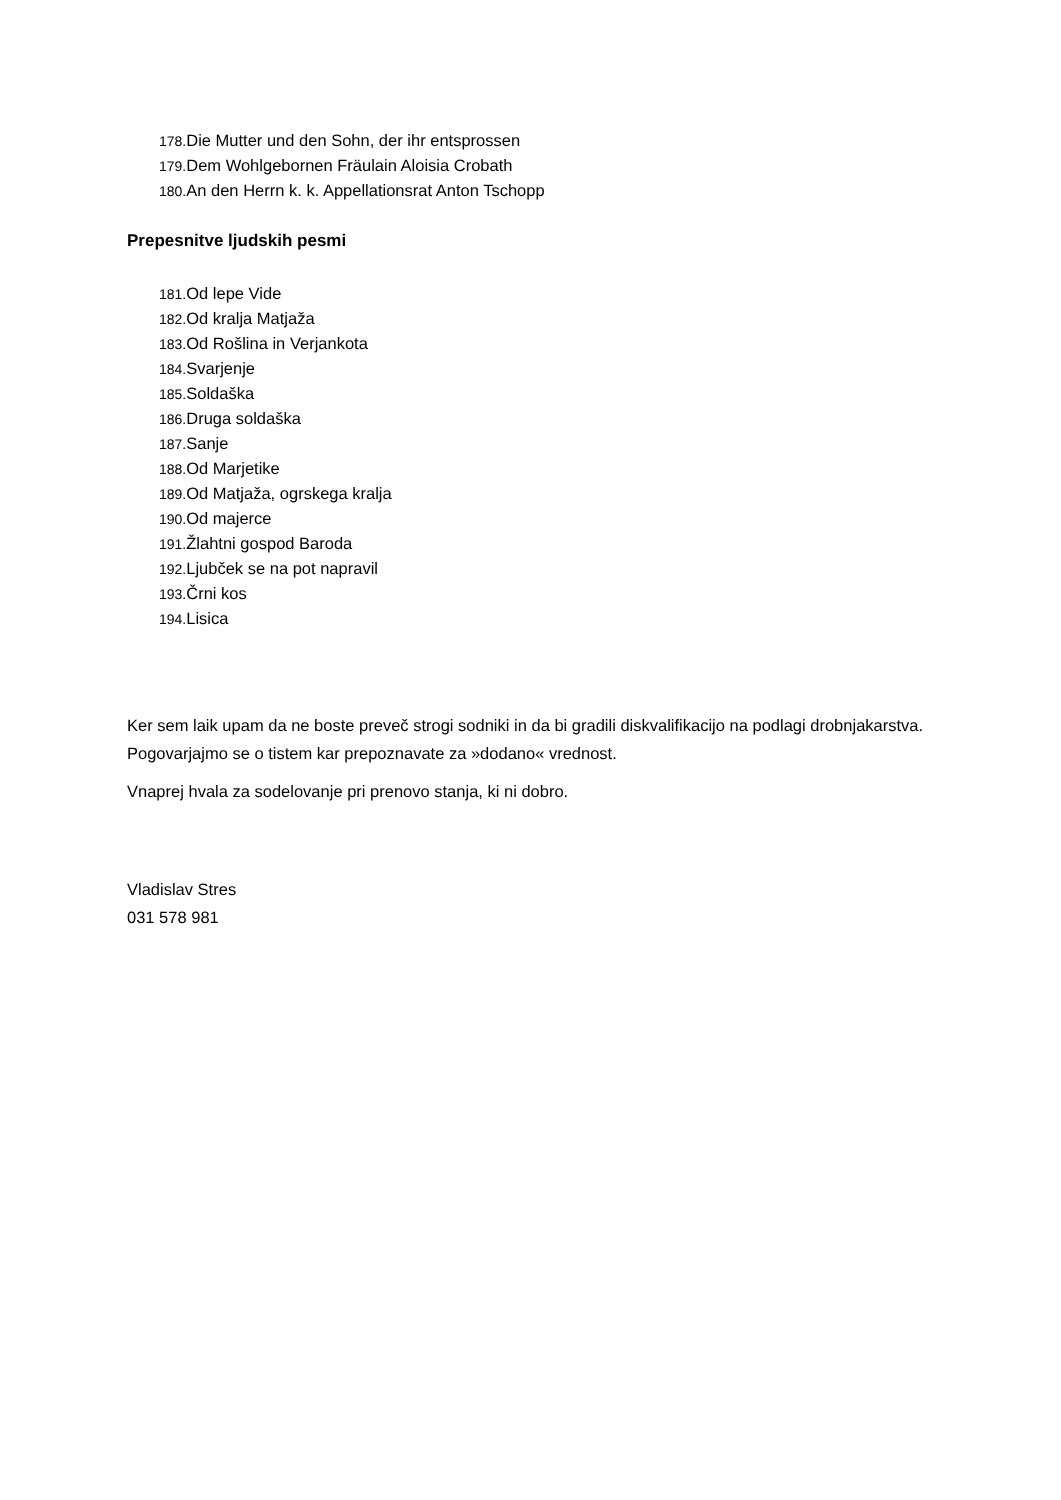178. Die Mutter und den Sohn, der ihr entsprossen
179. Dem Wohlgebornen Fräulain Aloisia Crobath
180. An den Herrn k. k. Appellationsrat Anton Tschopp
Prepesnitve ljudskih pesmi
181. Od lepe Vide
182. Od kralja Matjaža
183. Od Rošlina in Verjankota
184. Svarjenje
185. Soldaška
186. Druga soldaška
187. Sanje
188. Od Marjetike
189. Od Matjaža, ogrskega kralja
190. Od majerce
191. Žlahtni gospod Baroda
192. Ljubček se na pot napravil
193. Črni kos
194. Lisica
Ker sem laik upam da ne boste preveč strogi sodniki in da bi gradili diskvalifikacijo na podlagi drobnjakarstva. Pogovarjajmo se o tistem kar prepoznavate za »dodano« vrednost.
Vnaprej hvala za sodelovanje pri prenovo stanja, ki ni dobro.
Vladislav Stres
031 578 981